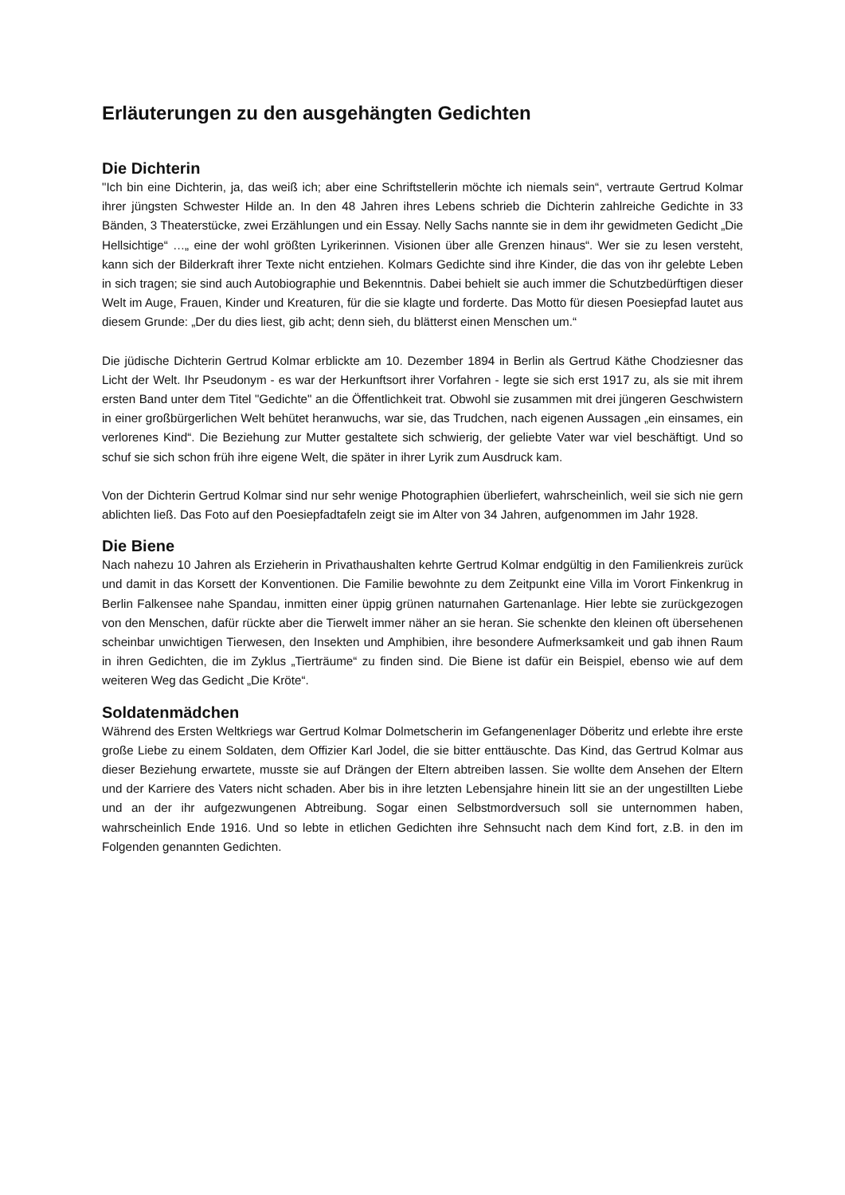Erläuterungen zu den ausgehängten Gedichten
Die Dichterin
"Ich bin eine Dichterin, ja, das weiß ich; aber eine Schriftstellerin möchte ich niemals sein“, vertraute Gertrud Kolmar ihrer jüngsten Schwester Hilde an. In den 48 Jahren ihres Lebens schrieb die Dichterin zahlreiche Gedichte in 33 Bänden, 3 Theaterstücke, zwei Erzählungen und ein Essay. Nelly Sachs nannte sie in dem ihr gewidmeten Gedicht „Die Hellsichtige“ …„ eine der wohl größten Lyrikerinnen. Visionen über alle Grenzen hinaus“. Wer sie zu lesen versteht, kann sich der Bilderkraft ihrer Texte nicht entziehen. Kolmars Gedichte sind ihre Kinder, die das von ihr gelebte Leben in sich tragen; sie sind auch Autobiographie und Bekenntnis. Dabei behielt sie auch immer die Schutzbedürftigen dieser Welt im Auge, Frauen, Kinder und Kreaturen, für die sie klagte und forderte. Das Motto für diesen Poesiepfad lautet aus diesem Grunde: „Der du dies liest, gib acht; denn sieh, du blätterst einen Menschen um.“
Die jüdische Dichterin Gertrud Kolmar erblickte am 10. Dezember 1894 in Berlin als Gertrud Käthe Chodziesner das Licht der Welt. Ihr Pseudonym - es war der Herkunftsort ihrer Vorfahren - legte sie sich erst 1917 zu, als sie mit ihrem ersten Band unter dem Titel "Gedichte" an die Öffentlichkeit trat. Obwohl sie zusammen mit drei jüngeren Geschwistern in einer großbürgerlichen Welt behütet heranwuchs, war sie, das Trudchen, nach eigenen Aussagen „ein einsames, ein verlorenes Kind“. Die Beziehung zur Mutter gestaltete sich schwierig, der geliebte Vater war viel beschäftigt. Und so schuf sie sich schon früh ihre eigene Welt, die später in ihrer Lyrik zum Ausdruck kam.
Von der Dichterin Gertrud Kolmar sind nur sehr wenige Photographien überliefert, wahrscheinlich, weil sie sich nie gern ablichten ließ. Das Foto auf den Poesiepfadtafeln zeigt sie im Alter von 34 Jahren, aufgenommen im Jahr 1928.
Die Biene
Nach nahezu 10 Jahren als Erzieherin in Privathaushalten kehrte Gertrud Kolmar endgültig in den Familienkreis zurück und damit in das Korsett der Konventionen. Die Familie bewohnte zu dem Zeitpunkt eine Villa im Vorort Finkenkrug in Berlin Falkensee nahe Spandau, inmitten einer üppig grünen naturnahen Gartenanlage. Hier lebte sie zurückgezogen von den Menschen, dafür rückte aber die Tierwelt immer näher an sie heran. Sie schenkte den kleinen oft übersehenen scheinbar unwichtigen Tierwesen, den Insekten und Amphibien, ihre besondere Aufmerksamkeit und gab ihnen Raum in ihren Gedichten, die im Zyklus „Tierträume“ zu finden sind. Die Biene ist dafür ein Beispiel, ebenso wie auf dem weiteren Weg das Gedicht „Die Kröte“.
Soldatenmädchen
Während des Ersten Weltkriegs war Gertrud Kolmar Dolmetscherin im Gefangenenlager Döberitz und erlebte ihre erste große Liebe zu einem Soldaten, dem Offizier Karl Jodel, die sie bitter enttäuschte. Das Kind, das Gertrud Kolmar aus dieser Beziehung erwartete, musste sie auf Drängen der Eltern abtreiben lassen. Sie wollte dem Ansehen der Eltern und der Karriere des Vaters nicht schaden. Aber bis in ihre letzten Lebensjahre hinein litt sie an der ungestillten Liebe und an der ihr aufgezwungenen Abtreibung. Sogar einen Selbstmordversuch soll sie unternommen haben, wahrscheinlich Ende 1916. Und so lebte in etlichen Gedichten ihre Sehnsucht nach dem Kind fort, z.B. in den im Folgenden genannten Gedichten.